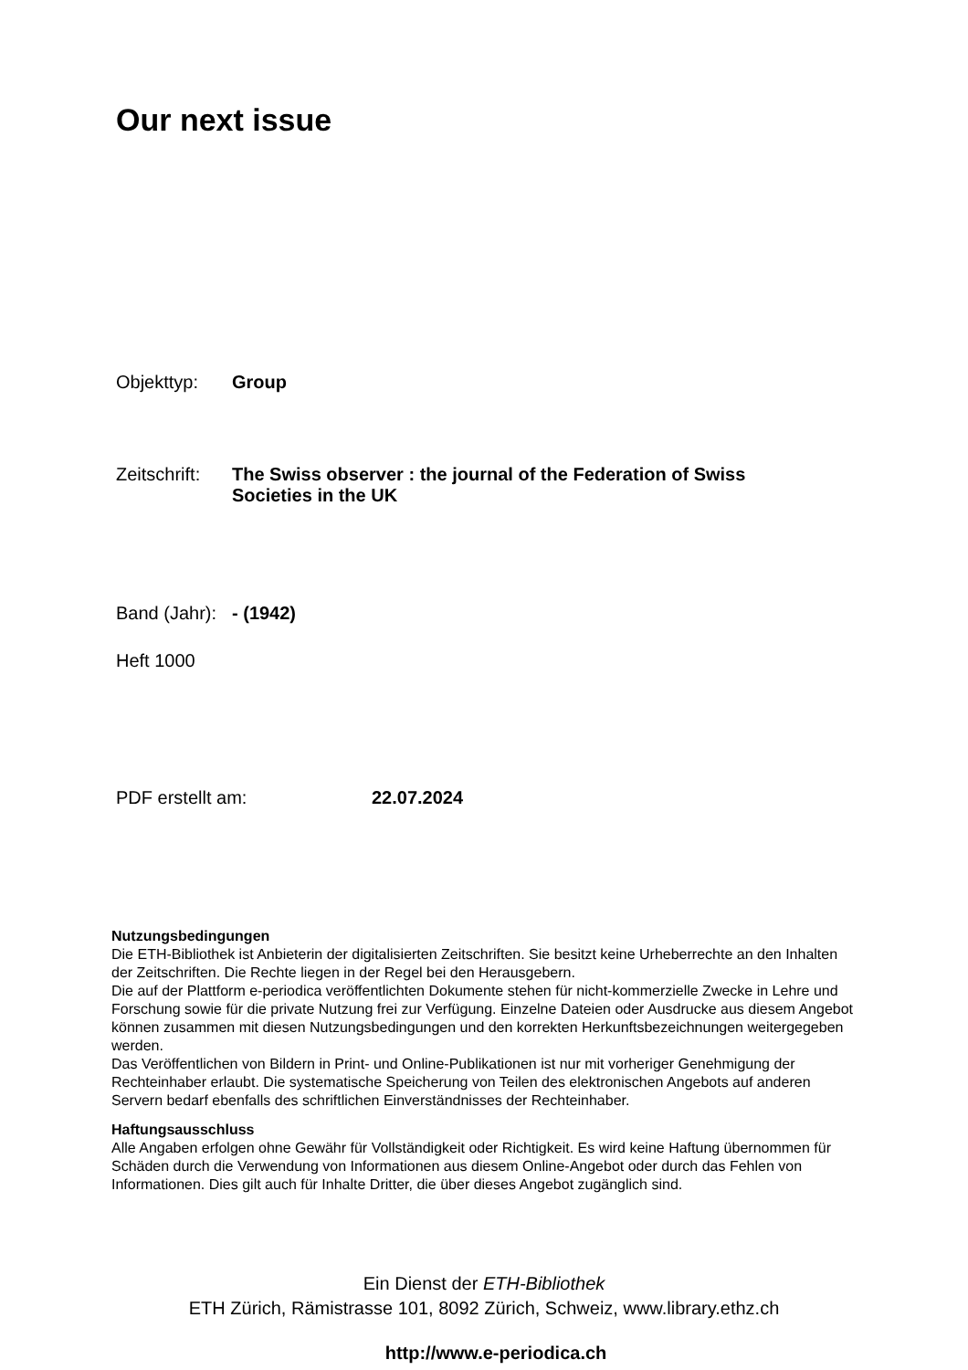Our next issue
Objekttyp: Group
Zeitschrift:
The Swiss observer : the journal of the Federation of Swiss Societies in the UK
Band (Jahr):
- (1942)
Heft 1000
PDF erstellt am: 22.07.2024
Nutzungsbedingungen
Die ETH-Bibliothek ist Anbieterin der digitalisierten Zeitschriften. Sie besitzt keine Urheberrechte an den Inhalten der Zeitschriften. Die Rechte liegen in der Regel bei den Herausgebern.
Die auf der Plattform e-periodica veröffentlichten Dokumente stehen für nicht-kommerzielle Zwecke in Lehre und Forschung sowie für die private Nutzung frei zur Verfügung. Einzelne Dateien oder Ausdrucke aus diesem Angebot können zusammen mit diesen Nutzungsbedingungen und den korrekten Herkunftsbezeichnungen weitergegeben werden.
Das Veröffentlichen von Bildern in Print- und Online-Publikationen ist nur mit vorheriger Genehmigung der Rechteinhaber erlaubt. Die systematische Speicherung von Teilen des elektronischen Angebots auf anderen Servern bedarf ebenfalls des schriftlichen Einverständnisses der Rechteinhaber.
Haftungsausschluss
Alle Angaben erfolgen ohne Gewähr für Vollständigkeit oder Richtigkeit. Es wird keine Haftung übernommen für Schäden durch die Verwendung von Informationen aus diesem Online-Angebot oder durch das Fehlen von Informationen. Dies gilt auch für Inhalte Dritter, die über dieses Angebot zugänglich sind.
Ein Dienst der ETH-Bibliothek
ETH Zürich, Rämistrasse 101, 8092 Zürich, Schweiz, www.library.ethz.ch
http://www.e-periodica.ch